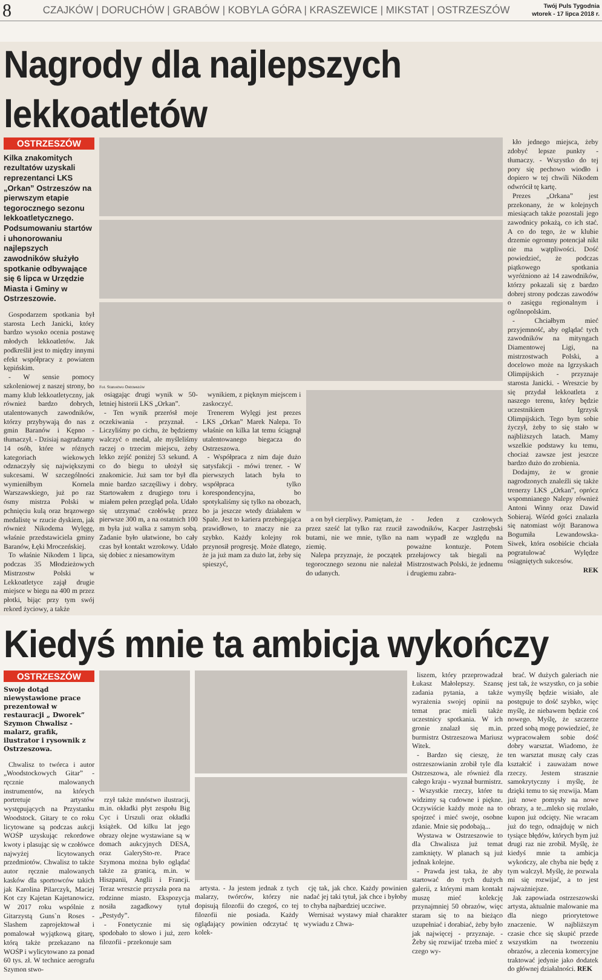8 CZAJKÓW | DORUCHÓW | GRABÓW | KOBYLA GÓRA | KRASZEWICE | MIKSTAT | OSTRZESZÓW Twój Puls Tygodnia
wtorek - 17 lipca 2018 r.
Nagrody dla najlepszych lekkoatletów
OSTRZESZÓW
Kilka znakomitych rezultatów uzyskali reprezentanci LKS „Orkan” Ostrzeszów na pierwszym etapie tegorocznego sezonu lekkoatletycznego. Podsumowaniu startów i uhonorowaniu najlepszych zawodników służyło spotkanie odbywające się 6 lipca w Urzędzie Miasta i Gminy w Ostrzeszowie.
Gospodarzem spotkania był starosta Lech Janicki, który bardzo wysoko ocenia postawę młodych lekkoatletów. Jak podkreślił jest to między innymi efekt współpracy z powiatem kępińskim.
- W sensie pomocy szkoleniowej z naszej strony, bo mamy klub lekkoatletyczny, jak również bardzo dobrych, utalentowanych zawodników, którzy przybywają do nas z gmin Baranów i Kępno - tłumaczył. - Dzisiaj nagradzamy 14 osób, które w różnych kategoriach wiekowych odznaczyły się największymi sukcesami. W szczególności wymieniłbym Kornela Warszawskiego, już po raz ósmy mistrza Polski w pchnięciu kulą oraz brązowego medalistę w rzucie dyskiem, jak również Nikodema Wylęgę, właśnie przedstawiciela gminy Baranów, Łęki Mroczeńskiej.
To właśnie Nikodem 1 lipca, podczas 35 Młodzieżowych Mistrzostw Polski w Lekkoatletyce zajął drugie miejsce w biegu na 400 m przez płotki, bijąc przy tym swój rekord życiowy, a także
Fot. Starostwo Ostrzeszów
osiągając drugi wynik w 50-letniej historii LKS „Orkan”.
- Ten wynik przerósł moje oczekiwania - przyznał. - Liczyliśmy po cichu, że będziemy walczyć o medal, ale myśleliśmy raczej o trzecim miejscu, żeby lekko zejść poniżej 53 sekund. A co do biegu to ułożył się znakomicie. Już sam tor był dla mnie bardzo szczęśliwy i dobry. Startowałem z drugiego toru i miałem pełen przegląd pola. Udało się utrzymać czołówkę przez pierwsze 300 m, a na ostatnich 100 m była już walka z samym sobą. Zadanie było ułatwione, bo cały czas był kontakt wzrokowy. Udało się dobiec z niesamowitym
wynikiem, z pięknym miejscem i zaskoczyć.
Trenerem Wylęgi jest prezes LKS „Orkan” Marek Nalepa. To właśnie on kilka lat temu ściągnął utalentowanego biegacza do Ostrzeszowa.
- Współpraca z nim daje dużo satysfakcji - mówi trener. - W pierwszych latach była to współpraca tylko korespondencyjna, bo spotykaliśmy się tylko na obozach, bo ja jeszcze wtedy działałem w Spale. Jest to kariera przebiegająca prawidłowo, to znaczy nie za szybko. Każdy kolejny rok przynosił progresję. Może dlatego, że ja już mam za dużo lat, żeby się spieszyć,
a on był cierpliwy. Pamiętam, że przez sześć lat tylko raz rzucił butami, nie we mnie, tylko na ziemię.
Nalepa przyznaje, że początek tegorocznego sezonu nie należał do udanych.
- Jeden z czołowych zawodników, Kacper Jastrzębski nam wypadł ze względu na poważne kontuzje. Potem przełajowcy tak biegali na Mistrzostwach Polski, że jednemu i drugiemu zabra-
kło jednego miejsca, żeby zdobyć lepsze punkty - tłumaczy. - Wszystko do tej pory się pechowo wiodło i dopiero w tej chwili Nikodem odwrócił tę kartę.
Prezes „Orkana” jest przekonany, że w kolejnych miesiącach także pozostali jego zawodnicy pokażą, co ich stać. A co do tego, że w klubie drzemie ogromny potencjał nikt nie ma wątpliwości. Dość powiedzieć, że podczas piątkowego spotkania wyróżniono aż 14 zawodników, którzy pokazali się z bardzo dobrej strony podczas zawodów o zasięgu regionalnym i ogólnopolskim.
- Chciałbym mieć przyjemność, aby oglądać tych zawodników na mityngach Diamentowej Ligi, na mistrzostwach Polski, a docelowo może na Igrzyskach Olimpijskich - przyznaje starosta Janicki. - Wreszcie by się przydał lekkoatleta z naszego terenu, który będzie uczestnikiem Igrzysk Olimpijskich. Tego bym sobie życzył, żeby to się stało w najbliższych latach. Mamy wszelkie podstawy ku temu, chociaż zawsze jest jeszcze bardzo dużo do zrobienia.
Dodajmy, że w gronie nagrodzonych znaleźli się także trenerzy LKS „Orkan”, oprócz wspomnianego Nalepy również Antoni Winny oraz Dawid Sobieraj. Wśród gości znalazła się natomiast wójt Baranowa Bogumiła Lewandowska-Siwek, która osobiście chciała pogratulować Wylędze osiągniętych sukcesów.
REK
Kiedyś mnie ta ambicja wykończy
OSTRZESZÓW
Swoje dotąd niewystawione prace prezentował w restauracji „ Dworek” Szymon Chwalisz - malarz, grafik, ilustrator i rysownik z Ostrzeszowa.
Chwalisz to twórca i autor „Woodstockowych Gitar” - ręcznie malowanych instrumentów, na których portretuje artystów występujących na Przystanku Woodstock. Gitary te co roku licytowane są podczas aukcji WOŚP uzyskując rekordowe kwoty i plasując się w czołówce najwyżej licytowanych przedmiotów. Chwalisz to także autor ręcznie malowanych kasków dla sportowców takich jak Karolina Pilarczyk, Maciej Kot czy Kajetan Kajetanowicz. W 2017 roku wspólnie z Gitarzystą Guns`n Roses - Slashem zaprojektował i pomalował wyjątkową gitarę, którą także przekazano na WOŚP i wylicytowano za ponad 60 tys. zł. W technice aerografu Szymon stwo-
rzył także mnóstwo ilustracji, m.in. okładki płyt zespołu Big Cyc i Urszuli oraz okładki książek. Od kilku lat jego obrazy olejne wystawiane są w domach aukcyjnych DESA, oraz GalerySto-re. Prace Szymona można było oglądać także za granicą, m.in. w Hiszpanii, Anglii i Francji. Teraz wreszcie przyszła pora na rodzinne miasto. Ekspozycja nosiła zagadkowy tytuł „Pestydy”.
- Fonetycznie mi się spodobało to słowo i już, zero filozofii - przekonuje sam
artysta. - Ja jestem jednak z tych malarzy, twórców, którzy nie dopisują filozofii do czegoś, co tej filozofii nie posiada. Każdy oglądający powinien odczytać tę kolek-
cję tak, jak chce. Każdy powinien nadać jej taki tytuł, jak chce i byłoby to chyba najbardziej uczciwe.
Wernisaż wystawy miał charakter wywiadu z Chwa-
liszem, który przeprowadzał Łukasz Małolepszy. Szansę zadania pytania, a także wyrażenia swojej opinii na temat prac mieli także uczestnicy spotkania. W ich gronie znalazł się m.in. burmistrz Ostrzeszowa Mariusz Witek.
- Bardzo się cieszę, że ostrzeszowianin zrobił tyle dla Ostrzeszowa, ale również dla całego kraju - wyznał burmistrz. - Wszystkie rzeczy, które tu widzimy są cudowne i piękne. Oczywiście każdy może na to spojrzeć i mieć swoje, osobne zdanie. Mnie się podobają...
Wystawa w Ostrzeszowie to dla Chwalisza już temat zamknięty. W planach są już jednak kolejne.
- Prawda jest taka, że aby startować do tych dużych galerii, z którymi mam kontakt muszę mieć kolekcję przynajmniej 50 obrazów, więc staram się to na bieżąco uzupełniać i dorabiać, żeby było jak najwięcej - przyznaje. - Żeby się rozwijać trzeba mieć z czego wy-
brać. W dużych galeriach nie jest tak, że wszystko, co ja sobie wymyślę będzie wisiało, ale postępuje to dość szybko, więc myślę, że niebawem będzie coś nowego. Myślę, że szczerze przed sobą mogę powiedzieć, że wypracowałem sobie dość dobry warsztat. Wiadomo, że ten warsztat muszę cały czas kształcić i zauważam nowe rzeczy. Jestem strasznie samokrytyczny i myślę, że dzięki temu to się rozwija. Mam już nowe pomysły na nowe obrazy, a te...mleko się rozlało, kupon już odcięty. Nie wracam już do tego, odnajduję w nich tysiące błędów, których bym już drugi raz nie zrobił. Myślę, że kiedyś mnie ta ambicja wykończy, ale chyba nie będę z tym walczył. Myślę, że pozwala mi się rozwijać, a to jest najważniejsze.
Jak zapowiada ostrzeszowski artysta, aktualnie malowanie ma dla niego priorytetowe znaczenie. W najbliższym czasie chce się skupić przede wszystkim na tworzeniu obrazów, a zlecenia komercyjne traktować jedynie jako dodatek do głównej działalności. REK